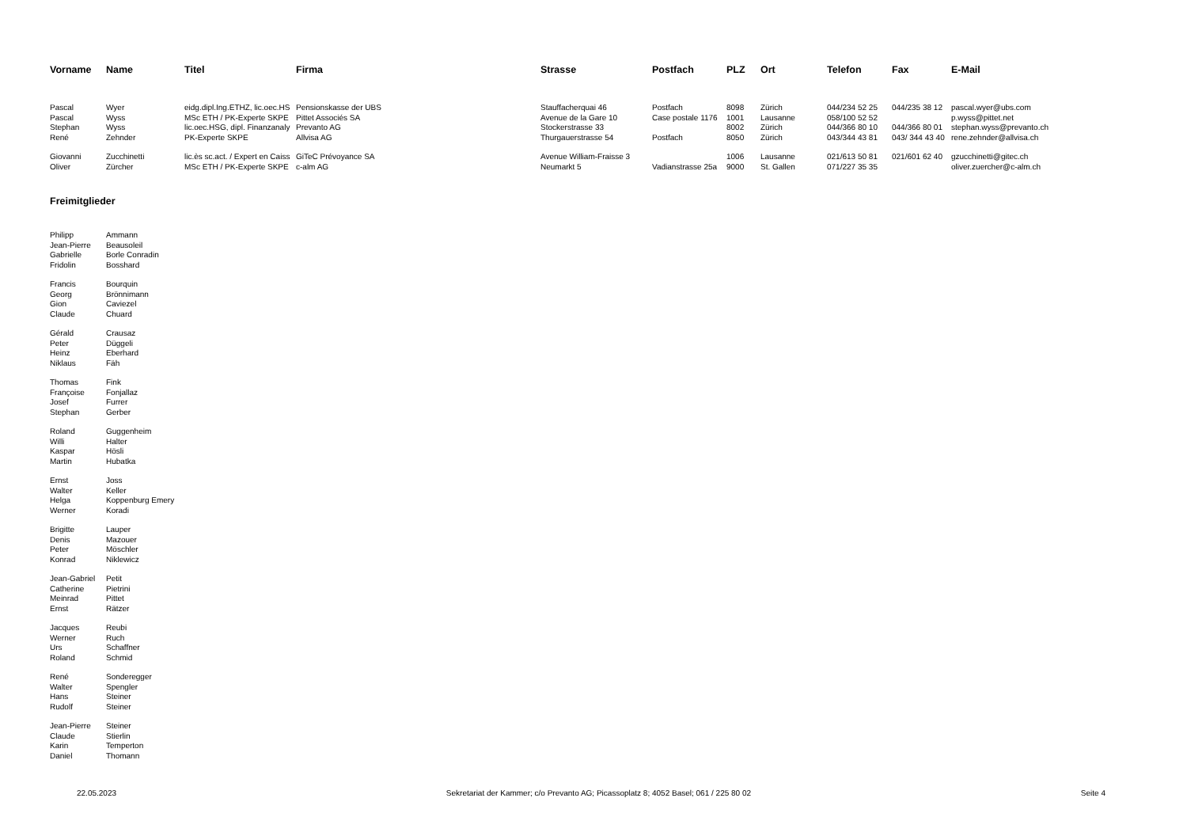| Vorname | Name | Titel | Firma | Strasse | Postfach | PLZ | Ort | Telefon | Fax | E-Mail |
| --- | --- | --- | --- | --- | --- | --- | --- | --- | --- | --- |
| Pascal | Wyer | eidg.dipl.Ing.ETHZ, lic.oec.HS | Pensionskasse der UBS | Stauffacherquai 46 | Postfach | 8098 | Zürich | 044/234 52 25 | 044/235 38 12 | pascal.wyer@ubs.com |
| Pascal | Wyss | MSc ETH / PK-Experte SKPE | Pittet Associés SA | Avenue de la Gare 10 | Case postale 1176 | 1001 | Lausanne | 058/100 52 52 | | p.wyss@pittet.net |
| Stephan | Wyss | lic.oec.HSG, dipl. Finanzanaly | Prevanto AG | Stockerstrasse 33 | | 8002 | Zürich | 044/366 80 10 | 044/366 80 01 | stephan.wyss@prevanto.ch |
| René | Zehnder | PK-Experte SKPE | Allvisa AG | Thurgauerstrasse 54 | Postfach | 8050 | Zürich | 043/344 43 81 | 043/ 344 43 40 | rene.zehnder@allvisa.ch |
| Giovanni | Zucchinetti | lic.ès sc.act. / Expert en Caiss | GiTeC Prévoyance SA | Avenue William-Fraisse 3 | | 1006 | Lausanne | 021/613 50 81 | 021/601 62 40 | gzucchinetti@gitec.ch |
| Oliver | Zürcher | MSc ETH / PK-Experte SKPE | c-alm AG | Neumarkt 5 | Vadianstrasse 25a | 9000 | St. Gallen | 071/227 35 35 | | oliver.zuercher@c-alm.ch |
Freimitglieder
| Philipp | Ammann |
| Jean-Pierre | Beausoleil |
| Gabrielle | Borle Conradin |
| Fridolin | Bosshard |
| Francis | Bourquin |
| Georg | Brönnimann |
| Gion | Caviezel |
| Claude | Chuard |
| Gérald | Crausaz |
| Peter | Düggeli |
| Heinz | Eberhard |
| Niklaus | Fäh |
| Thomas | Fink |
| Françoise | Fonjallaz |
| Josef | Furrer |
| Stephan | Gerber |
| Roland | Guggenheim |
| Willi | Halter |
| Kaspar | Hösli |
| Martin | Hubatka |
| Ernst | Joss |
| Walter | Keller |
| Helga | Koppenburg Emery |
| Werner | Koradi |
| Brigitte | Lauper |
| Denis | Mazouer |
| Peter | Möschler |
| Konrad | Niklewicz |
| Jean-Gabriel | Petit |
| Catherine | Pietrini |
| Meinrad | Pittet |
| Ernst | Rätzer |
| Jacques | Reubi |
| Werner | Ruch |
| Urs | Schaffner |
| Roland | Schmid |
| René | Sonderegger |
| Walter | Spengler |
| Hans | Steiner |
| Rudolf | Steiner |
| Jean-Pierre | Steiner |
| Claude | Stierlin |
| Karin | Temperton |
| Daniel | Thomann |
22.05.2023 Sekretariat der Kammer; c/o Prevanto AG; Picassoplatz 8; 4052 Basel; 061 / 225 80 02 Seite 4